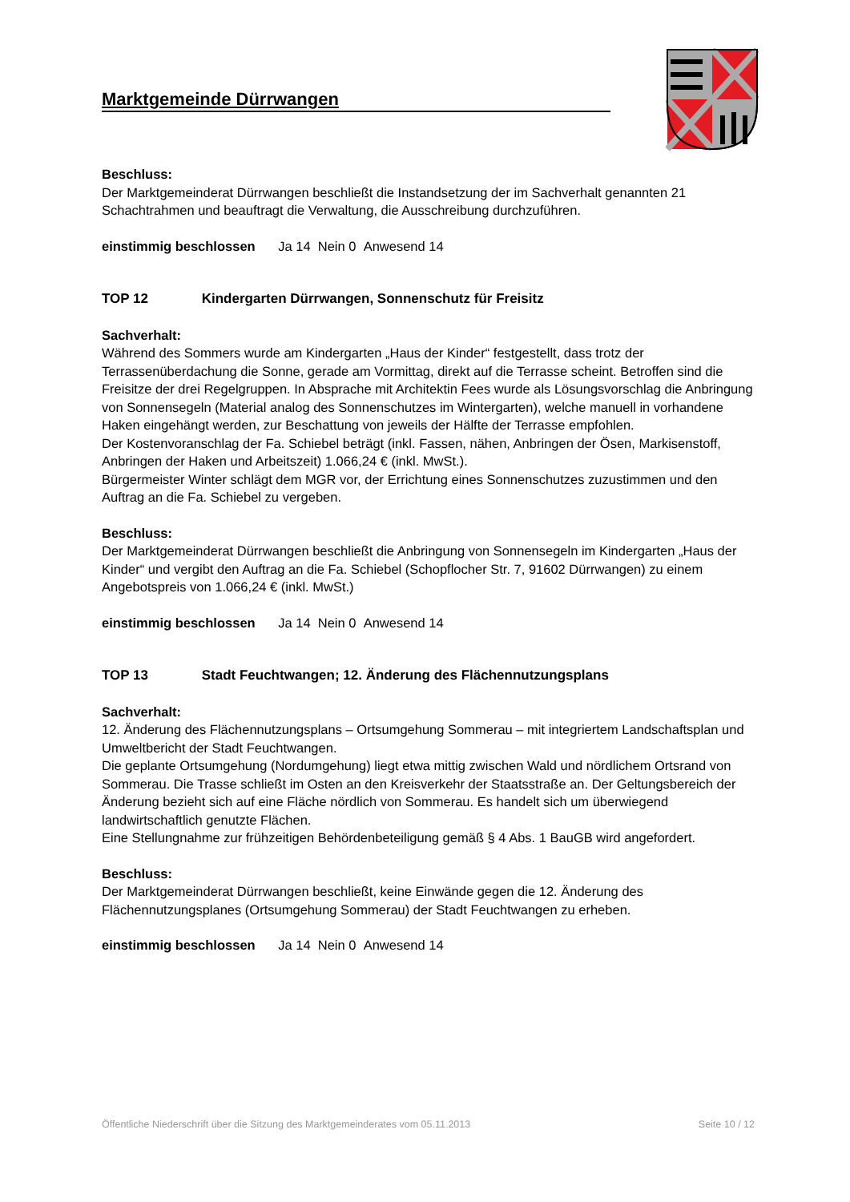Marktgemeinde Dürrwangen
Beschluss:
Der Marktgemeinderat Dürrwangen beschließt die Instandsetzung der im Sachverhalt genannten 21 Schachtrahmen und beauftragt die Verwaltung, die Ausschreibung durchzuführen.
einstimmig beschlossen Ja 14 Nein 0 Anwesend 14
TOP 12 Kindergarten Dürrwangen, Sonnenschutz für Freisitz
Sachverhalt:
Während des Sommers wurde am Kindergarten „Haus der Kinder“ festgestellt, dass trotz der Terrassenüberdachung die Sonne, gerade am Vormittag, direkt auf die Terrasse scheint. Betroffen sind die Freisitze der drei Regelgruppen. In Absprache mit Architektin Fees wurde als Lösungsvorschlag die Anbringung von Sonnensegeln (Material analog des Sonnenschutzes im Wintergarten), welche manuell in vorhandene Haken eingehängt werden, zur Beschattung von jeweils der Hälfte der Terrasse empfohlen.
Der Kostenvoranschlag der Fa. Schiebel beträgt (inkl. Fassen, nähen, Anbringen der Ösen, Markisenstoff, Anbringen der Haken und Arbeitszeit) 1.066,24 € (inkl. MwSt.).
Bürgermeister Winter schlägt dem MGR vor, der Errichtung eines Sonnenschutzes zuzustimmen und den Auftrag an die Fa. Schiebel zu vergeben.
Beschluss:
Der Marktgemeinderat Dürrwangen beschließt die Anbringung von Sonnensegeln im Kindergarten „Haus der Kinder“ und vergibt den Auftrag an die Fa. Schiebel (Schopflocher Str. 7, 91602 Dürrwangen) zu einem Angebotspreis von 1.066,24 € (inkl. MwSt.)
einstimmig beschlossen Ja 14 Nein 0 Anwesend 14
TOP 13 Stadt Feuchtwangen; 12. Änderung des Flächennutzungsplans
Sachverhalt:
12. Änderung des Flächennutzungsplans – Ortsumgehung Sommerau – mit integriertem Landschaftsplan und Umweltbericht der Stadt Feuchtwangen.
Die geplante Ortsumgehung (Nordumgehung) liegt etwa mittig zwischen Wald und nördlichem Ortsrand von Sommerau. Die Trasse schließt im Osten an den Kreisverkehr der Staatsstraße an. Der Geltungsbereich der Änderung bezieht sich auf eine Fläche nördlich von Sommerau. Es handelt sich um überwiegend landwirtschaftlich genutzte Flächen.
Eine Stellungnahme zur frühzeitigen Behördenbeteiligung gemäß § 4 Abs. 1 BauGB wird angefordert.
Beschluss:
Der Marktgemeinderat Dürrwangen beschließt, keine Einwände gegen die 12. Änderung des Flächennutzungsplanes (Ortsumgehung Sommerau) der Stadt Feuchtwangen zu erheben.
einstimmig beschlossen Ja 14 Nein 0 Anwesend 14
Öffentliche Niederschrift über die Sitzung des Marktgemeinderates vom 05.11.2013 Seite 10 / 12